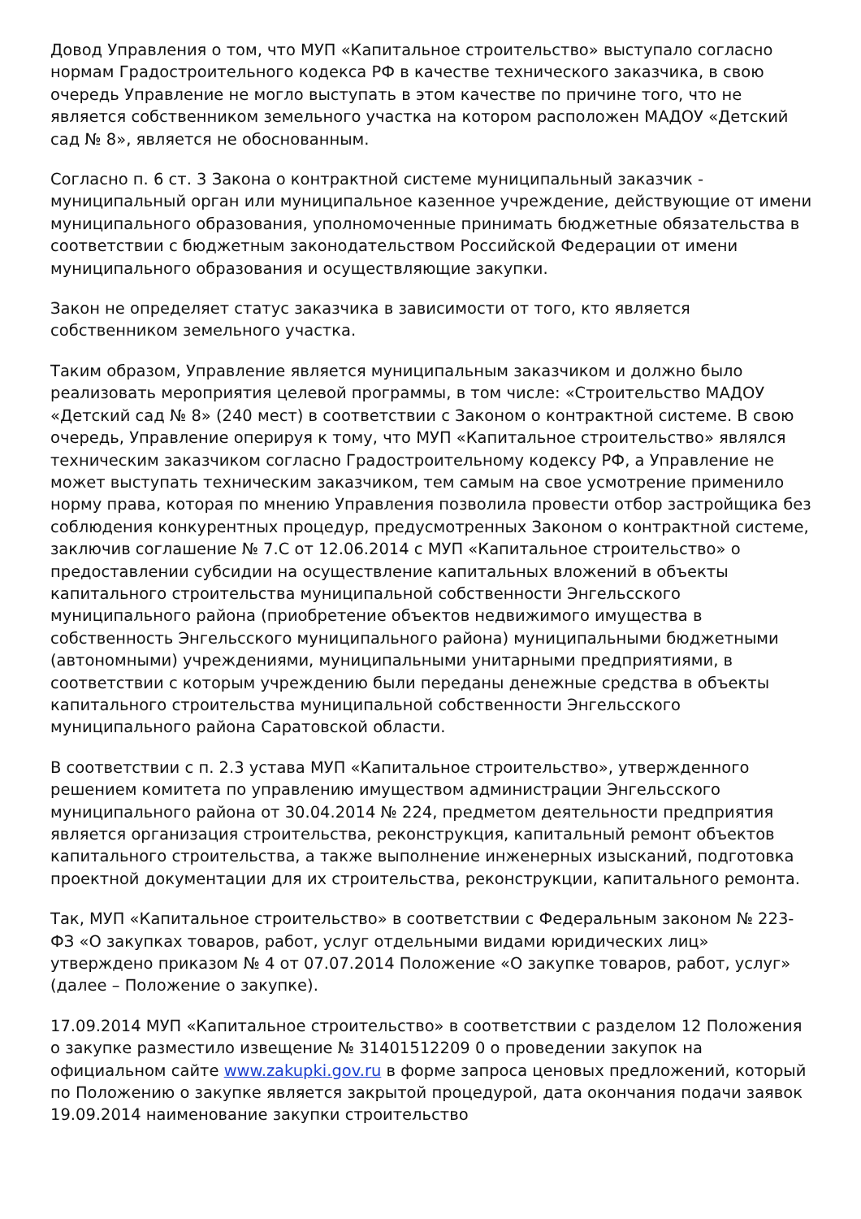Довод Управления о том, что МУП «Капитальное строительство» выступало согласно нормам Градостроительного кодекса РФ в качестве технического заказчика, в свою очередь Управление не могло выступать в этом качестве по причине того, что не является собственником земельного участка на котором расположен МАДОУ «Детский сад № 8», является не обоснованным.
Согласно п. 6 ст. 3 Закона о контрактной системе муниципальный заказчик - муниципальный орган или муниципальное казенное учреждение, действующие от имени муниципального образования, уполномоченные принимать бюджетные обязательства в соответствии с бюджетным законодательством Российской Федерации от имени муниципального образования и осуществляющие закупки.
Закон не определяет статус заказчика в зависимости от того, кто является собственником земельного участка.
Таким образом, Управление является муниципальным заказчиком и должно было реализовать мероприятия целевой программы, в том числе: «Строительство МАДОУ «Детский сад № 8» (240 мест) в соответствии с Законом о контрактной системе. В свою очередь, Управление оперируя к тому, что МУП «Капитальное строительство» являлся техническим заказчиком согласно Градостроительному кодексу РФ, а Управление не может выступать техническим заказчиком, тем самым на свое усмотрение применило норму права, которая по мнению Управления позволила провести отбор застройщика без соблюдения конкурентных процедур, предусмотренных Законом о контрактной системе, заключив соглашение № 7.С от 12.06.2014 с МУП «Капитальное строительство» о предоставлении субсидии на осуществление капитальных вложений в объекты капитального строительства муниципальной собственности Энгельсского муниципального района (приобретение объектов недвижимого имущества в собственность Энгельсского муниципального района) муниципальными бюджетными (автономными) учреждениями, муниципальными унитарными предприятиями, в соответствии с которым учреждению были переданы денежные средства в объекты капитального строительства муниципальной собственности Энгельсского муниципального района Саратовской области.
В соответствии с п. 2.3 устава МУП «Капитальное строительство», утвержденного решением комитета по управлению имуществом администрации Энгельсского муниципального района от 30.04.2014 № 224, предметом деятельности предприятия является организация строительства, реконструкция, капитальный ремонт объектов капитального строительства, а также выполнение инженерных изысканий, подготовка проектной документации для их строительства, реконструкции, капитального ремонта.
Так, МУП «Капитальное строительство» в соответствии с Федеральным законом № 223-ФЗ «О закупках товаров, работ, услуг отдельными видами юридических лиц» утверждено приказом № 4 от 07.07.2014 Положение «О закупке товаров, работ, услуг» (далее – Положение о закупке).
17.09.2014 МУП «Капитальное строительство» в соответствии с разделом 12 Положения о закупке разместило извещение № 31401512209 0 о проведении закупок на официальном сайте www.zakupki.gov.ru в форме запроса ценовых предложений, который по Положению о закупке является закрытой процедурой, дата окончания подачи заявок 19.09.2014 наименование закупки строительство